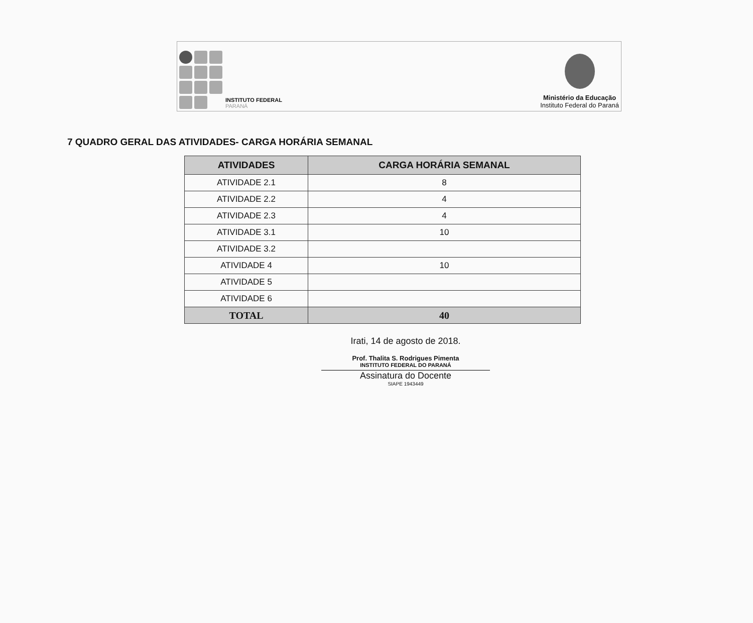INSTITUTO FEDERAL
PARANÁ
Ministério da Educação
Instituto Federal do Paraná
7 QUADRO GERAL DAS ATIVIDADES- CARGA HORÁRIA SEMANAL
| ATIVIDADES | CARGA HORÁRIA SEMANAL |
| --- | --- |
| ATIVIDADE 2.1 | 8 |
| ATIVIDADE 2.2 | 4 |
| ATIVIDADE 2.3 | 4 |
| ATIVIDADE 3.1 | 10 |
| ATIVIDADE 3.2 | |
| ATIVIDADE 4 | 10 |
| ATIVIDADE 5 | |
| ATIVIDADE 6 | |
| TOTAL | 40 |
Irati, 14 de agosto de 2018.
Prof. Thalita S. Rodrigues Pimenta
INSTITUTO FEDERAL DO PARANÁ
Assinatura do Docente
SIAPE 1943449